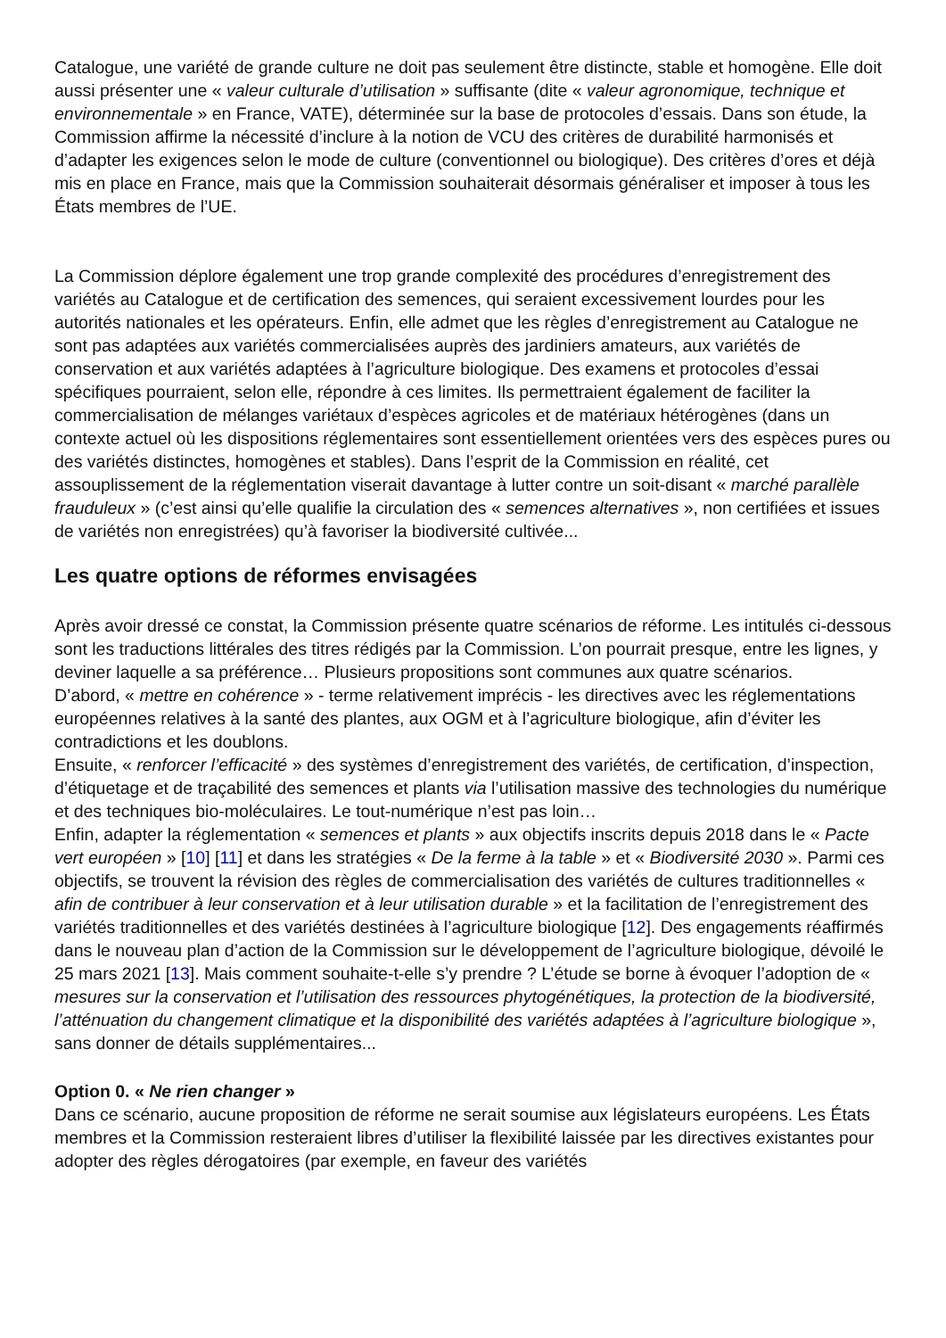Catalogue, une variété de grande culture ne doit pas seulement être distincte, stable et homogène. Elle doit aussi présenter une « valeur culturale d’utilisation » suffisante (dite « valeur agronomique, technique et environnementale » en France, VATE), déterminée sur la base de protocoles d’essais. Dans son étude, la Commission affirme la nécessité d’inclure à la notion de VCU des critères de durabilité harmonisés et d’adapter les exigences selon le mode de culture (conventionnel ou biologique). Des critères d’ores et déjà mis en place en France, mais que la Commission souhaiterait désormais généraliser et imposer à tous les États membres de l’UE.
La Commission déplore également une trop grande complexité des procédures d’enregistrement des variétés au Catalogue et de certification des semences, qui seraient excessivement lourdes pour les autorités nationales et les opérateurs. Enfin, elle admet que les règles d’enregistrement au Catalogue ne sont pas adaptées aux variétés commercialisées auprès des jardiniers amateurs, aux variétés de conservation et aux variétés adaptées à l’agriculture biologique. Des examens et protocoles d’essai spécifiques pourraient, selon elle, répondre à ces limites. Ils permettraient également de faciliter la commercialisation de mélanges variétaux d’espèces agricoles et de matériaux hétérogènes (dans un contexte actuel où les dispositions réglementaires sont essentiellement orientées vers des espèces pures ou des variétés distinctes, homogènes et stables). Dans l’esprit de la Commission en réalité, cet assouplissement de la réglementation viserait davantage à lutter contre un soit-disant « marché parallèle frauduleux » (c’est ainsi qu’elle qualifie la circulation des « semences alternatives », non certifiées et issues de variétés non enregistrées) qu’à favoriser la biodiversité cultivée...
Les quatre options de réformes envisagées
Après avoir dressé ce constat, la Commission présente quatre scénarios de réforme. Les intitulés ci-dessous sont les traductions littérales des titres rédigés par la Commission. L’on pourrait presque, entre les lignes, y deviner laquelle a sa préférence… Plusieurs propositions sont communes aux quatre scénarios.
D’abord, « mettre en cohérence » - terme relativement imprécis - les directives avec les réglementations européennes relatives à la santé des plantes, aux OGM et à l’agriculture biologique, afin d’éviter les contradictions et les doublons.
Ensuite, « renforcer l’efficacité » des systèmes d’enregistrement des variétés, de certification, d’inspection, d’étiquetage et de traçabilité des semences et plants via l’utilisation massive des technologies du numérique et des techniques bio-moléculaires. Le tout-numérique n’est pas loin…
Enfin, adapter la réglementation « semences et plants » aux objectifs inscrits depuis 2018 dans le « Pacte vert européen » [10] [11] et dans les stratégies « De la ferme à la table » et « Biodiversité 2030 ». Parmi ces objectifs, se trouvent la révision des règles de commercialisation des variétés de cultures traditionnelles « afin de contribuer à leur conservation et à leur utilisation durable » et la facilitation de l’enregistrement des variétés traditionnelles et des variétés destinées à l’agriculture biologique [12]. Des engagements réaffirmés dans le nouveau plan d’action de la Commission sur le développement de l’agriculture biologique, dévoilé le 25 mars 2021 [13]. Mais comment souhaite-t-elle s’y prendre ? L’étude se borne à évoquer l’adoption de « mesures sur la conservation et l’utilisation des ressources phytogénétiques, la protection de la biodiversité, l’atténuation du changement climatique et la disponibilité des variétés adaptées à l’agriculture biologique », sans donner de détails supplémentaires...
Option 0. « Ne rien changer »
Dans ce scénario, aucune proposition de réforme ne serait soumise aux législateurs européens. Les États membres et la Commission resteraient libres d’utiliser la flexibilité laissée par les directives existantes pour adopter des règles dérogatoires (par exemple, en faveur des variétés